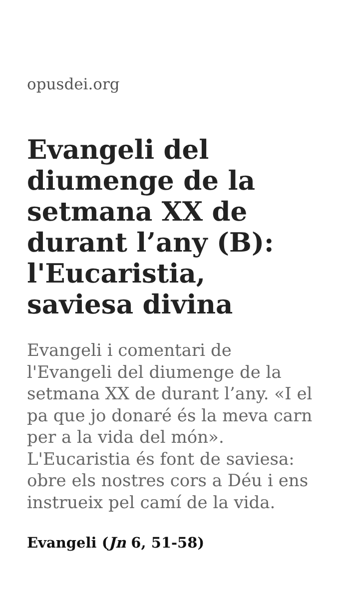opusdei.org
Evangeli del diumenge de la setmana XX de durant l’any (B): l'Eucaristia, saviesa divina
Evangeli i comentari de l'Evangeli del diumenge de la setmana XX de durant l’any. «I el pa que jo donaré és la meva carn per a la vida del món». L'Eucaristia és font de saviesa: obre els nostres cors a Déu i ens instrueix pel camí de la vida.
Evangeli (Jn 6, 51-58)